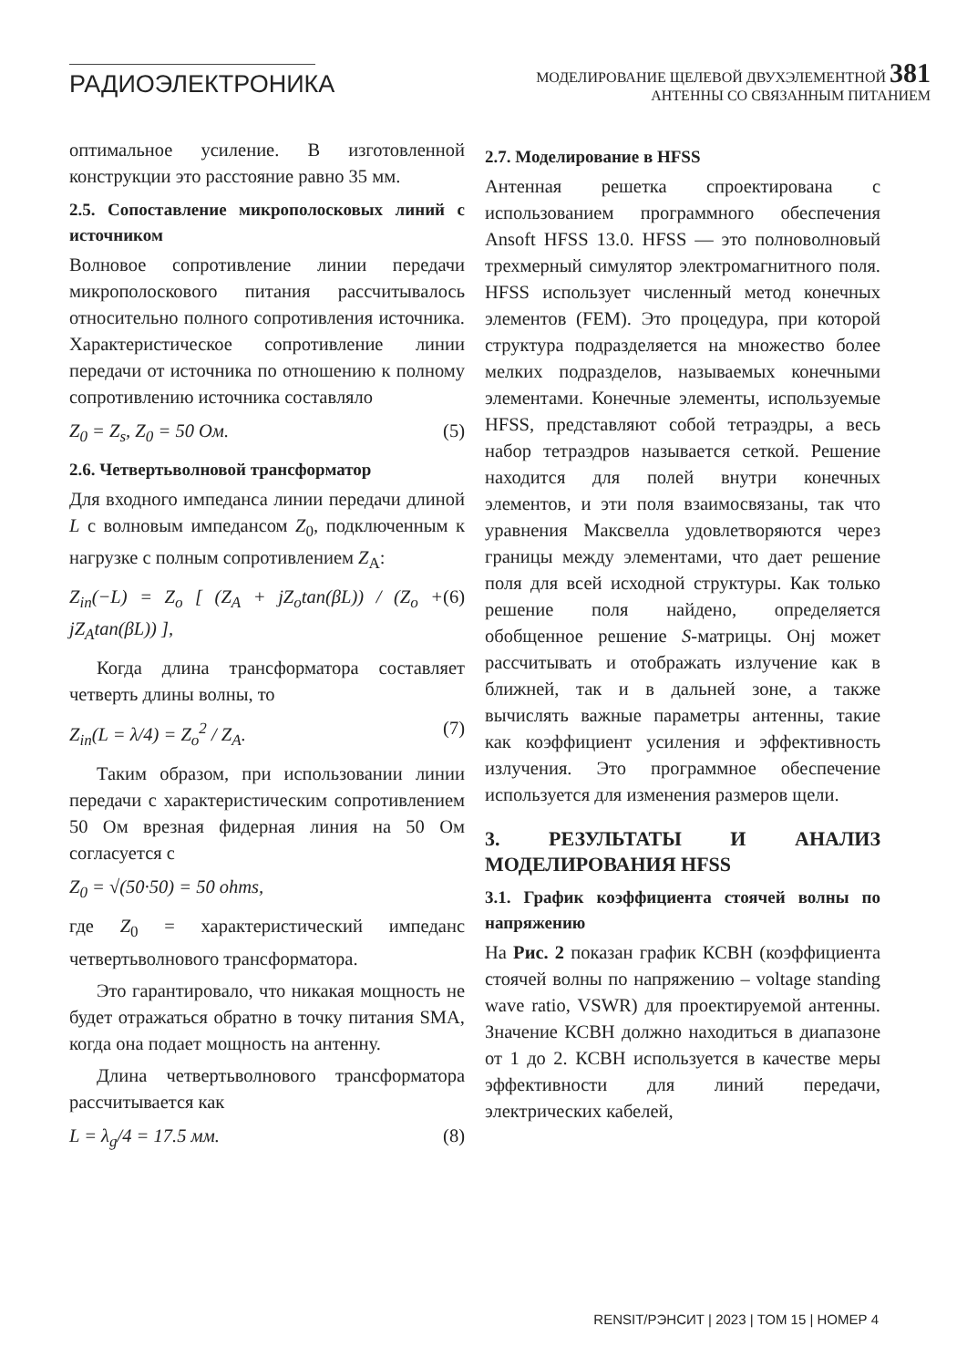РАДИОЭЛЕКТРОНИКА
МОДЕЛИРОВАНИЕ ЩЕЛЕВОЙ ДВУХЭЛЕМЕНТНОЙ 381
АНТЕННЫ СО СВЯЗАННЫМ ПИТАНИЕМ
оптимальное усиление. В изготовленной конструкции это расстояние равно 35 мм.
2.5. Сопоставление микрополосковых линий с источником
Волновое сопротивление линии передачи микрополоскового питания рассчитывалось относительно полного сопротивления источника. Характеристическое сопротивление линии передачи от источника по отношению к полному сопротивлению источника составляло
Z<sub>0</sub> = Z<sub>s</sub>, Z<sub>0</sub> = 50 Ом. (5)
2.6. Четвертьволновой трансформатор
Для входного импеданса линии передачи длиной L с волновым импедансом Z<sub>0</sub>, подключенным к нагрузке с полным сопротивлением Z<sub>A</sub>:
Z<sub>in</sub>(−L) = Z<sub>o</sub> [ (Z<sub>A</sub> + jZ<sub>o</sub>tan(βL)) / (Z<sub>o</sub> + jZ<sub>A</sub>tan(βL)) ], (6)
Когда длина трансформатора составляет четверть длины волны, то
Z<sub>in</sub>(L = λ/4) = Z<sub>o</sub><sup>2</sup> / Z<sub>A</sub>. (7)
Таким образом, при использовании линии передачи с характеристическим сопротивлением 50 Ом врезная фидерная линия на 50 Ом согласуется с
Z<sub>0</sub> = √(50·50) = 50 ohms,
где Z<sub>0</sub> = характеристический импеданс четвертьволнового трансформатора.
Это гарантировало, что никакая мощность не будет отражаться обратно в точку питания SMA, когда она подает мощность на антенну.
Длина четвертьволнового трансформатора рассчитывается как
L = λ<sub>g</sub>/4 = 17.5 мм. (8)
2.7. Моделирование в HFSS
Антенная решетка спроектирована с использованием программного обеспечения Ansoft HFSS 13.0. HFSS — это полноволновый трехмерный симулятор электромагнитного поля. HFSS использует численный метод конечных элементов (FEM). Это процедура, при которой структура подразделяется на множество более мелких подразделов, называемых конечными элементами. Конечные элементы, используемые HFSS, представляют собой тетраэдры, а весь набор тетраэдров называется сеткой. Решение находится для полей внутри конечных элементов, и эти поля взаимосвязаны, так что уравнения Максвелла удовлетворяются через границы между элементами, что дает решение поля для всей исходной структуры. Как только решение поля найдено, определяется обобщенное решение S-матрицы. Онј может рассчитывать и отображать излучение как в ближней, так и в дальней зоне, а также вычислять важные параметры антенны, такие как коэффициент усиления и эффективность излучения. Это программное обеспечение используется для изменения размеров щели.
3. РЕЗУЛЬТАТЫ И АНАЛИЗ МОДЕЛИРОВАНИЯ HFSS
3.1. График коэффициента стоячей волны по напряжению
На Рис. 2 показан график КСВН (коэффициента стоячей волны по напряжению – voltage standing wave ratio, VSWR) для проектируемой антенны. Значение КСВН должно находиться в диапазоне от 1 до 2. КСВН используется в качестве меры эффективности для линий передачи, электрических кабелей,
RENSIT/РЭНСИТ | 2023 | ТОМ 15 | НОМЕР 4